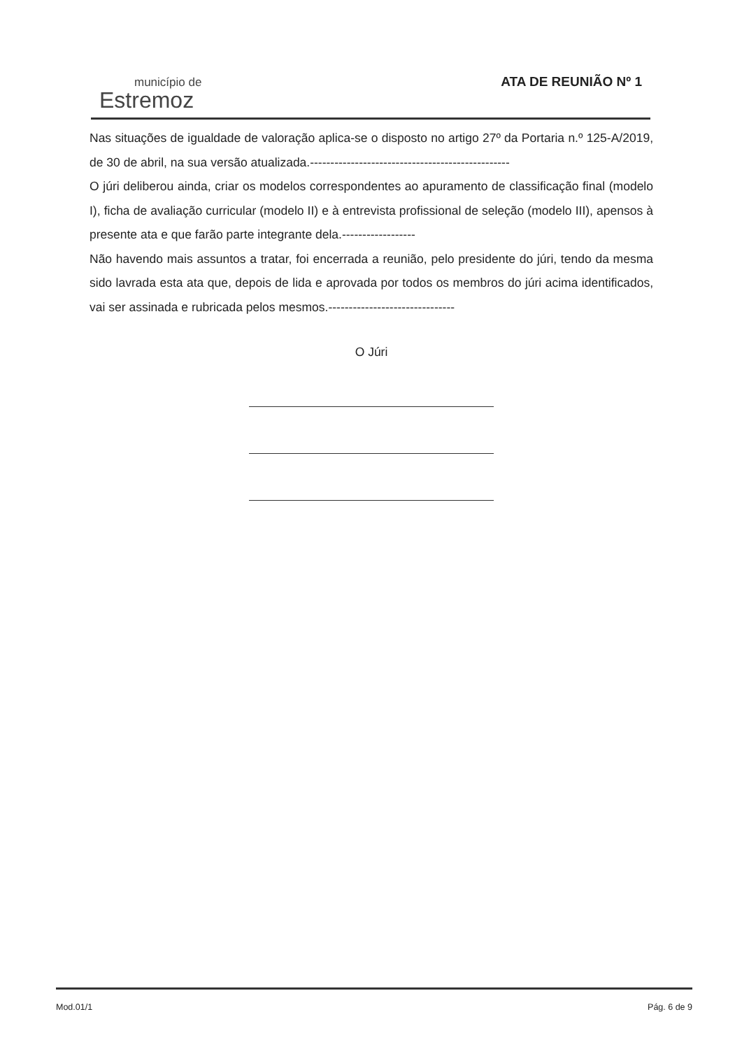município de
Estremoz
ATA DE REUNIÃO Nº 1
Nas situações de igualdade de valoração aplica-se o disposto no artigo 27º da Portaria n.º 125-A/2019, de 30 de abril, na sua versão atualizada.-------------------------------------------------
O júri deliberou ainda, criar os modelos correspondentes ao apuramento de classificação final (modelo I), ficha de avaliação curricular (modelo II) e à entrevista profissional de seleção (modelo III), apensos à presente ata e que farão parte integrante dela.------------------
Não havendo mais assuntos a tratar, foi encerrada a reunião, pelo presidente do júri, tendo da mesma sido lavrada esta ata que, depois de lida e aprovada por todos os membros do júri acima identificados, vai ser assinada e rubricada pelos mesmos.-------------------------------
O Júri
Mod.01/1 Pág. 6 de 9